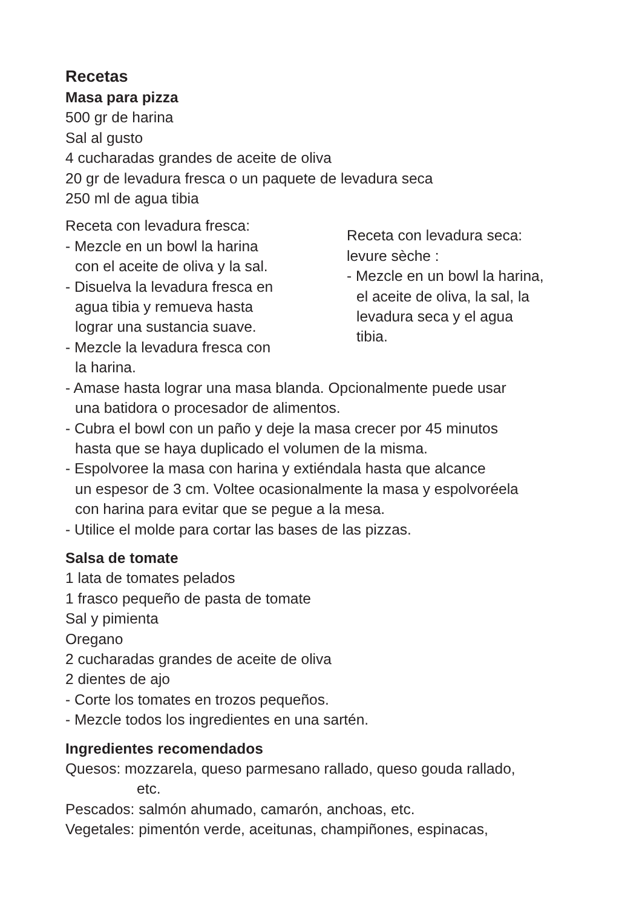Recetas
Masa para pizza
500 gr de harina
Sal al gusto
4 cucharadas grandes de aceite de oliva
20 gr de levadura fresca o un paquete de levadura seca
250 ml de agua tibia
Receta con levadura fresca:
- Mezcle en un bowl la harina
con el aceite de oliva y la sal.
- Disuelva la levadura fresca en
agua tibia y remueva hasta
lograr una sustancia suave.
- Mezcle la levadura fresca con
la harina.
Receta con levadura seca:
levure sèche :
- Mezcle en un bowl la harina,
el aceite de oliva, la sal, la
levadura seca y el agua
tibia.
- Amase hasta lograr una masa blanda. Opcionalmente puede usar
una batidora o procesador de alimentos.
- Cubra el bowl con un paño y deje la masa crecer por 45 minutos
hasta que se haya duplicado el volumen de la misma.
- Espolvoree la masa con harina y extiéndala hasta que alcance
un espesor de 3 cm. Voltee ocasionalmente la masa y espolvoréela
con harina para evitar que se pegue a la mesa.
- Utilice el molde para cortar las bases de las pizzas.
Salsa de tomate
1 lata de tomates pelados
1 frasco pequeño de pasta de tomate
Sal y pimienta
Oregano
2 cucharadas grandes de aceite de oliva
2 dientes de ajo
- Corte los tomates en trozos pequeños.
- Mezcle todos los ingredientes en una sartén.
Ingredientes recomendados
Quesos: mozzarela, queso parmesano rallado, queso gouda rallado,
etc.
Pescados: salmón ahumado, camarón, anchoas, etc.
Vegetales: pimentón verde, aceitunas, champiñones, espinacas,